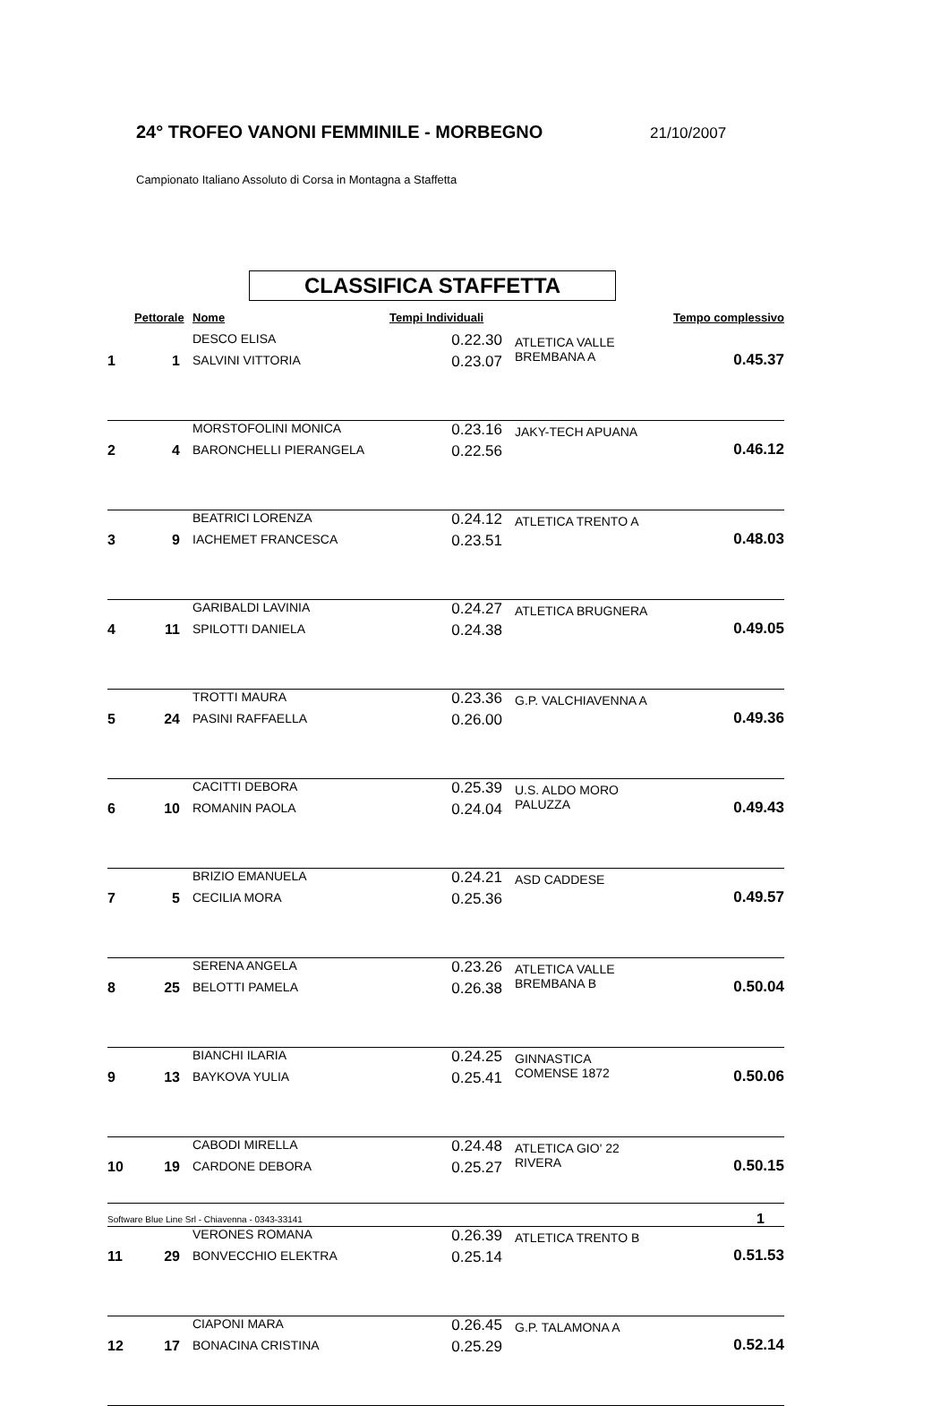24° TROFEO VANONI FEMMINILE - MORBEGNO
21/10/2007
Campionato Italiano Assoluto di Corsa in Montagna a Staffetta
CLASSIFICA STAFFETTA
| | Pettorale | Nome | Tempi Individuali | | Tempo complessivo |
| --- | --- | --- | --- | --- | --- |
| 1 | 1 | DESCO ELISA SALVINI VITTORIA | 0.22.30 0.23.07 | ATLETICA VALLE BREMBANA A | 0.45.37 |
| 2 | 4 | MORSTOFOLINI MONICA BARONCHELLI PIERANGELA | 0.23.16 0.22.56 | JAKY-TECH APUANA | 0.46.12 |
| 3 | 9 | BEATRICI LORENZA IACHEMET FRANCESCA | 0.24.12 0.23.51 | ATLETICA TRENTO A | 0.48.03 |
| 4 | 11 | GARIBALDI LAVINIA SPILOTTI DANIELA | 0.24.27 0.24.38 | ATLETICA BRUGNERA | 0.49.05 |
| 5 | 24 | TROTTI MAURA PASINI RAFFAELLA | 0.23.36 0.26.00 | G.P. VALCHIAVENNA A | 0.49.36 |
| 6 | 10 | CACITTI DEBORA ROMANIN PAOLA | 0.25.39 0.24.04 | U.S. ALDO MORO PALUZZA | 0.49.43 |
| 7 | 5 | BRIZIO EMANUELA CECILIA MORA | 0.24.21 0.25.36 | ASD CADDESE | 0.49.57 |
| 8 | 25 | SERENA ANGELA BELOTTI PAMELA | 0.23.26 0.26.38 | ATLETICA VALLE BREMBANA B | 0.50.04 |
| 9 | 13 | BIANCHI ILARIA BAYKOVA YULIA | 0.24.25 0.25.41 | GINNASTICA COMENSE 1872 | 0.50.06 |
| 10 | 19 | CABODI MIRELLA CARDONE DEBORA | 0.24.48 0.25.27 | ATLETICA GIO' 22 RIVERA | 0.50.15 |
| 11 | 29 | VERONES ROMANA BONVECCHIO ELEKTRA | 0.26.39 0.25.14 | ATLETICA TRENTO B | 0.51.53 |
| 12 | 17 | CIAPONI MARA BONACINA CRISTINA | 0.26.45 0.25.29 | G.P. TALAMONA A | 0.52.14 |
Software Blue Line Srl - Chiavenna - 0343-33141 1